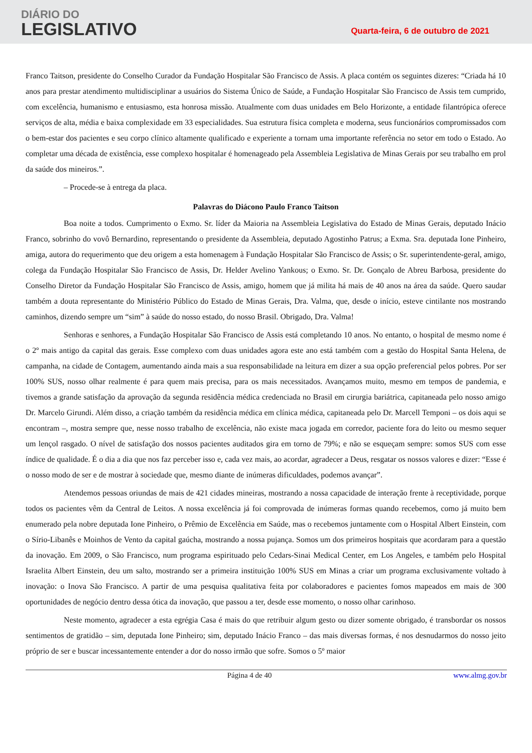DIÁRIO DO
LEGISLATIVO
Quarta-feira, 6 de outubro de 2021
Franco Taitson, presidente do Conselho Curador da Fundação Hospitalar São Francisco de Assis. A placa contém os seguintes dizeres: “Criada há 10 anos para prestar atendimento multidisciplinar a usuários do Sistema Único de Saúde, a Fundação Hospitalar São Francisco de Assis tem cumprido, com excelência, humanismo e entusiasmo, esta honrosa missão. Atualmente com duas unidades em Belo Horizonte, a entidade filantrópica oferece serviços de alta, média e baixa complexidade em 33 especialidades. Sua estrutura física completa e moderna, seus funcionários compromissados com o bem-estar dos pacientes e seu corpo clínico altamente qualificado e experiente a tornam uma importante referência no setor em todo o Estado. Ao completar uma década de existência, esse complexo hospitalar é homenageado pela Assembleia Legislativa de Minas Gerais por seu trabalho em prol da saúde dos mineiros.”.
– Procede-se à entrega da placa.
Palavras do Diácono Paulo Franco Taitson
Boa noite a todos. Cumprimento o Exmo. Sr. líder da Maioria na Assembleia Legislativa do Estado de Minas Gerais, deputado Inácio Franco, sobrinho do vovô Bernardino, representando o presidente da Assembleia, deputado Agostinho Patrus; a Exma. Sra. deputada Ione Pinheiro, amiga, autora do requerimento que deu origem a esta homenagem à Fundação Hospitalar São Francisco de Assis; o Sr. superintendente-geral, amigo, colega da Fundação Hospitalar São Francisco de Assis, Dr. Helder Avelino Yankous; o Exmo. Sr. Dr. Gonçalo de Abreu Barbosa, presidente do Conselho Diretor da Fundação Hospitalar São Francisco de Assis, amigo, homem que já milita há mais de 40 anos na área da saúde. Quero saudar também a douta representante do Ministério Público do Estado de Minas Gerais, Dra. Valma, que, desde o início, esteve cintilante nos mostrando caminhos, dizendo sempre um “sim” à saúde do nosso estado, do nosso Brasil. Obrigado, Dra. Valma!
Senhoras e senhores, a Fundação Hospitalar São Francisco de Assis está completando 10 anos. No entanto, o hospital de mesmo nome é o 2º mais antigo da capital das gerais. Esse complexo com duas unidades agora este ano está também com a gestão do Hospital Santa Helena, de campanha, na cidade de Contagem, aumentando ainda mais a sua responsabilidade na leitura em dizer a sua opção preferencial pelos pobres. Por ser 100% SUS, nosso olhar realmente é para quem mais precisa, para os mais necessitados. Avançamos muito, mesmo em tempos de pandemia, e tivemos a grande satisfação da aprovação da segunda residência médica credenciada no Brasil em cirurgia bariátrica, capitaneada pelo nosso amigo Dr. Marcelo Girundi. Além disso, a criação também da residência médica em clínica médica, capitaneada pelo Dr. Marcell Temponi – os dois aqui se encontram –, mostra sempre que, nesse nosso trabalho de excelência, não existe maca jogada em corredor, paciente fora do leito ou mesmo sequer um lençol rasgado. O nível de satisfação dos nossos pacientes auditados gira em torno de 79%; e não se esqueçam sempre: somos SUS com esse índice de qualidade. É o dia a dia que nos faz perceber isso e, cada vez mais, ao acordar, agradecer a Deus, resgatar os nossos valores e dizer: “Esse é o nosso modo de ser e de mostrar à sociedade que, mesmo diante de inúmeras dificuldades, podemos avançar”.
Atendemos pessoas oriundas de mais de 421 cidades mineiras, mostrando a nossa capacidade de interação frente à receptividade, porque todos os pacientes vêm da Central de Leitos. A nossa excelência já foi comprovada de inúmeras formas quando recebemos, como já muito bem enumerado pela nobre deputada Ione Pinheiro, o Prêmio de Excelência em Saúde, mas o recebemos juntamente com o Hospital Albert Einstein, com o Sírio-Libanês e Moinhos de Vento da capital gaúcha, mostrando a nossa pujança. Somos um dos primeiros hospitais que acordaram para a questão da inovação. Em 2009, o São Francisco, num programa espiritu­ado pelo Cedars-Sinai Medical Center, em Los Angeles, e também pelo Hospital Israelita Albert Einstein, deu um salto, mostrando ser a primeira instituição 100% SUS em Minas a criar um programa exclusivamente voltado à inovação: o Inova São Francisco. A partir de uma pesquisa qualitativa feita por colaboradores e pacientes fomos mapeados em mais de 300 oportunidades de negócio dentro dessa ótica da inovação, que passou a ter, desde esse momento, o nosso olhar carinhoso.
Neste momento, agradecer a esta egrégia Casa é mais do que retribuir algum gesto ou dizer somente obrigado, é transbordar os nossos sentimentos de gratidão – sim, deputada Ione Pinheiro; sim, deputado Inácio Franco – das mais diversas formas, é nos desnudarmos do nosso jeito próprio de ser e buscar incessantemente entender a dor do nosso irmão que sofre. Somos o 5º maior
Página 4 de 40 www.almg.gov.br